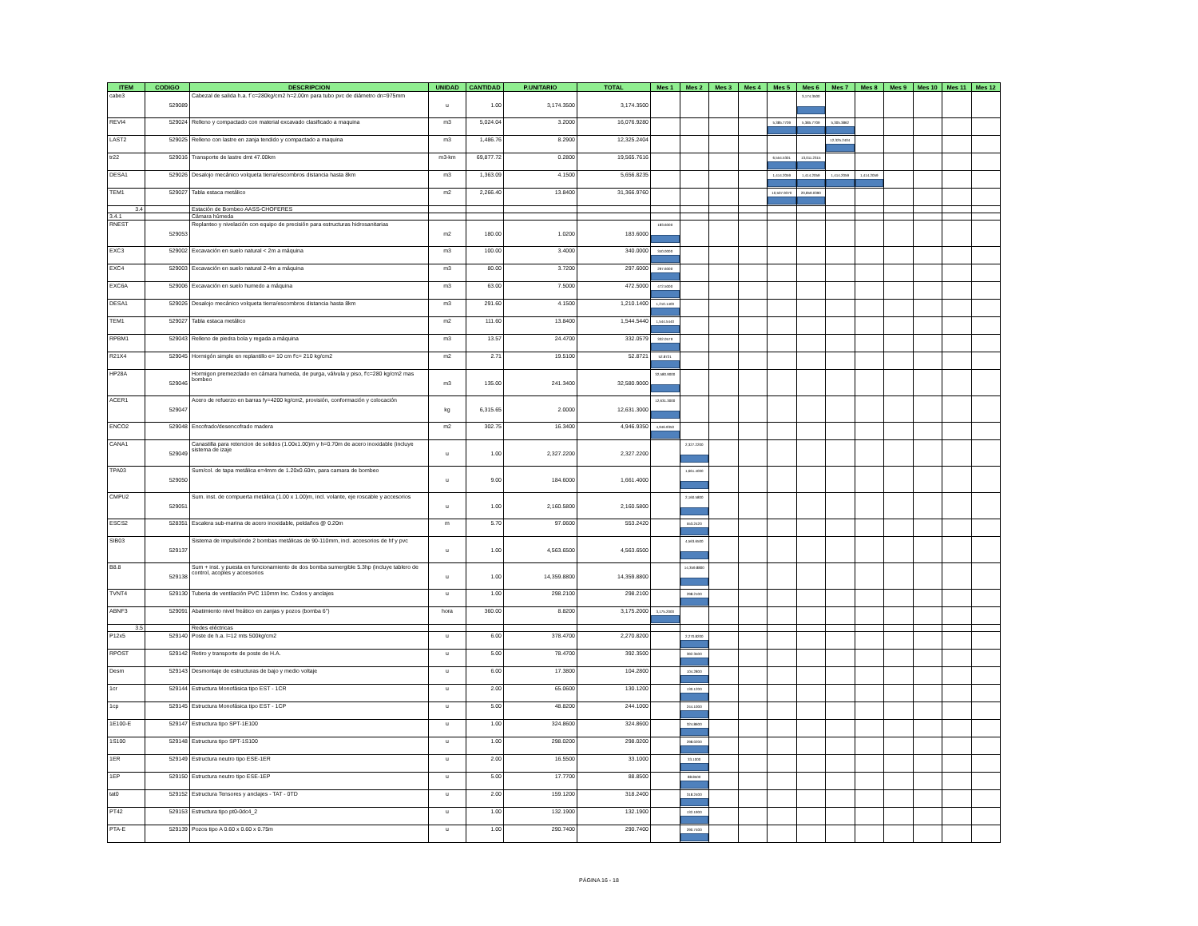| ITEM | CODIGO | DESCRIPCION | UNIDAD | CANTIDAD | P.UNITARIO | TOTAL | Mes 1 | Mes 2 | Mes 3 | Mes 4 | Mes 5 | Mes 6 | Mes 7 | Mes 8 | Mes 9 | Mes 10 | Mes 11 | Mes 12 |
| --- | --- | --- | --- | --- | --- | --- | --- | --- | --- | --- | --- | --- | --- | --- | --- | --- | --- | --- |
| cabe3 | 529089 | Cabezal de salida h.a. f´c=280kg/cm2 h=2.00m para tubo pvc de diámetro dn=975mm | u | 1.00 | 3,174.3500 | 3,174.3500 | | | | | | 3,174.3500 | | | | | | |
| REVI4 | 529024 | Relleno y compactado con material excavado clasificado a maquina | m3 | 5,024.04 | 3.2000 | 16,076.9280 | | | | | 5,385.7709 | 5,385.7709 | 5,305.3862 | | | | | |
| LAST2 | 529025 | Relleno con lastre en zanja tendido y compactado a maquina | m3 | 1,486.76 | 8.2900 | 12,325.2404 | | | | | | | 12,325.2404 | | | | | |
| tr22 | 529016 | Transporte de lastre dmt 47.00km | m3-km | 69,877.72 | 0.2800 | 19,565.7616 | | | | | 6,554.5301 | 13,011.2315 | | | | | | |
| DESA1 | 529026 | Desalojo mecánico volqueta tierra/escombros distancia hasta 8km | m3 | 1,363.09 | 4.1500 | 5,656.8235 | | | | | 1,414.2059 | 1,414.2059 | 1,414.2059 | 1,414.2059 | | | | |
| TEM1 | 529027 | Tabla estaca metálico | m2 | 2,266.40 | 13.8400 | 31,366.9760 | | | | | 10,507.9370 | 20,859.0390 | | | | | | |
| 3.4 | | Estación de Bombeo AASS-CHOFERES | | | | | | | | | | | | | | | | |
| 3.4.1 | | Cámara húmeda | | | | | | | | | | | | | | | | |
| RNEST | 529053 | Replanteo y nivelación con equipo de precisión para estructuras hidrosanitarias | m2 | 180.00 | 1.0200 | 183.6000 | 183.6000 | | | | | | | | | | | |
| EXC3 | 529002 | Excavación en suelo natural < 2m a máquina | m3 | 100.00 | 3.4000 | 340.0000 | 340.0000 | | | | | | | | | | | |
| EXC4 | 529003 | Excavación en suelo natural 2-4m a máquina | m3 | 80.00 | 3.7200 | 297.6000 | 297.6000 | | | | | | | | | | | |
| EXC6A | 529006 | Excavación en suelo humedo a máquina | m3 | 63.00 | 7.5000 | 472.5000 | 472.5000 | | | | | | | | | | | |
| DESA1 | 529026 | Desalojo mecánico volqueta tierra/escombros distancia hasta 8km | m3 | 291.60 | 4.1500 | 1,210.1400 | 1,210.1400 | | | | | | | | | | | |
| TEM1 | 529027 | Tabla estaca metálico | m2 | 111.60 | 13.8400 | 1,544.5440 | 1,544.5440 | | | | | | | | | | | |
| RPBM1 | 529043 | Relleno de piedra bola y regada a máquina | m3 | 13.57 | 24.4700 | 332.0579 | 332.0579 | | | | | | | | | | | |
| R21X4 | 529045 | Hormigón simple en replantillo e= 10 cm f'c= 210 kg/cm2 | m2 | 2.71 | 19.5100 | 52.8721 | 52.8721 | | | | | | | | | | | |
| HP28A | 529046 | Hormigon premezclado en cámara humeda, de purga, válvula y piso, f'c=280 kg/cm2 mas bombeo | m3 | 135.00 | 241.3400 | 32,580.9000 | 32,580.9000 | | | | | | | | | | | |
| ACER1 | 529047 | Acero de refuerzo en barras fy=4200 kg/cm2, provisión, conformación y colocación | kg | 6,315.65 | 2.0000 | 12,631.3000 | 12,631.3000 | | | | | | | | | | | |
| ENCO2 | 529048 | Encofrado/desencofrado madera | m2 | 302.75 | 16.3400 | 4,946.9350 | 4,946.9350 | | | | | | | | | | | |
| CANA1 | 529049 | Canastilla para retencion de solidos (1.00x1.00)m y h=0.70m de acero inoxidable (incluye sistema de izaje | u | 1.00 | 2,327.2200 | 2,327.2200 | | 2,327.2200 | | | | | | | | | | |
| TPA03 | 529050 | Sum/col. de tapa metálica e=4mm de 1.20x0.60m, para camara de bombeo | u | 9.00 | 184.6000 | 1,661.4000 | | 1,661.4000 | | | | | | | | | | |
| CMPU2 | 529051 | Sum. inst. de compuerta metálica (1.00 x 1.00)m, incl. volante, eje roscable y accesorios | u | 1.00 | 2,160.5800 | 2,160.5800 | | 2,160.5800 | | | | | | | | | | |
| ESCS2 | 528351 | Escalera sub-marina de acero inoxidable, peldaños @ 0.20m | m | 5.70 | 97.0600 | 553.2420 | | 553.2420 | | | | | | | | | | |
| SIB03 | 529137 | Sistema de impulsiónde 2 bombas metálicas de 90-110mm, incl. accesorios de hf y pvc | u | 1.00 | 4,563.6500 | 4,563.6500 | | 4,563.6500 | | | | | | | | | | |
| B8.8 | 529138 | Sum + inst. y puesta en funcionamiento de dos bomba sumergible 5.3hp (incluye tablero de control, acoples y accesorios | u | 1.00 | 14,359.8800 | 14,359.8800 | | 14,359.8800 | | | | | | | | | | |
| TVNT4 | 529130 | Tuberia de ventilación PVC 110mm Inc. Codos y anclajes | u | 1.00 | 298.2100 | 298.2100 | | 298.2100 | | | | | | | | | | |
| ABNF3 | 529091 | Abatimiento nivel freático en zanjas y pozos (bomba 6") | hora | 360.00 | 8.8200 | 3,175.2000 | 3,175.2000 | | | | | | | | | | | |
| 3.5 | | Redes eléctricas | | | | | | | | | | | | | | | | |
| P12x5 | 529140 | Poste de h.a. l=12 mts 500kg/cm2 | u | 6.00 | 378.4700 | 2,270.8200 | | 2,270.8200 | | | | | | | | | | |
| RPOST | 529142 | Retiro y transporte de poste de H.A. | u | 5.00 | 78.4700 | 392.3500 | | 392.3500 | | | | | | | | | | |
| Desm | 529143 | Desmontaje de estructuras de bajo y medio voltaje | u | 6.00 | 17.3800 | 104.2800 | | 104.2800 | | | | | | | | | | |
| 1cr | 529144 | Estructura Monofásica tipo EST - 1CR | u | 2.00 | 65.0600 | 130.1200 | | 130.1200 | | | | | | | | | | |
| 1cp | 529145 | Estructura Monofásica tipo EST - 1CP | u | 5.00 | 48.8200 | 244.1000 | | 244.1000 | | | | | | | | | | |
| 1E100-E | 529147 | Estructura tipo SPT-1E100 | u | 1.00 | 324.8600 | 324.8600 | | 324.8600 | | | | | | | | | | |
| 1S100 | 529148 | Estructura tipo SPT-1S100 | u | 1.00 | 298.0200 | 298.0200 | | 298.0200 | | | | | | | | | | |
| 1ER | 529149 | Estructura neutro tipo ESE-1ER | u | 2.00 | 16.5500 | 33.1000 | | 33.1000 | | | | | | | | | | |
| 1EP | 529150 | Estructura neutro tipo ESE-1EP | u | 5.00 | 17.7700 | 88.8500 | | 88.8500 | | | | | | | | | | |
| tat0 | 529152 | Estructura Tensores y anclajes - TAT - 0TD | u | 2.00 | 159.1200 | 318.2400 | | 318.2400 | | | | | | | | | | |
| PT42 | 529153 | Estructura tipo pt0-0dc4_2 | u | 1.00 | 132.1900 | 132.1900 | | 132.1900 | | | | | | | | | | |
| PTA-E | 529139 | Pozos tipo A 0.60 x 0.60 x 0.75m | u | 1.00 | 290.7400 | 290.7400 | | 290.7400 | | | | | | | | | | |
PÁGINA 16 - 18